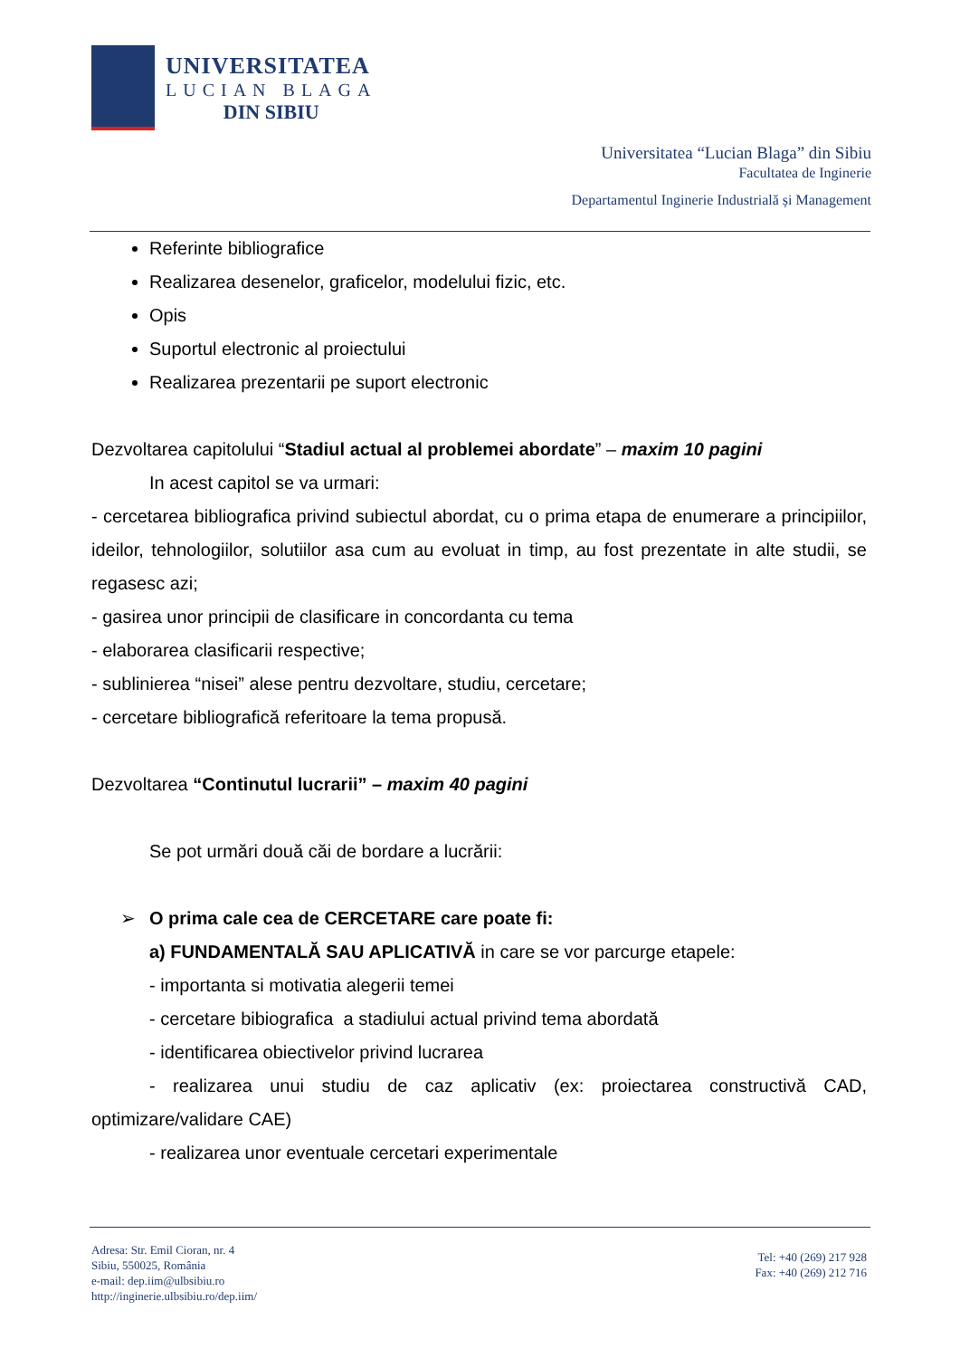UNIVERSITATEA
LUCIAN BLAGA
DIN SIBIU
Universitatea “Lucian Blaga” din Sibiu
Facultatea de Inginerie
Departamentul Inginerie Industrială și Management
Referinte bibliografice
Realizarea desenelor, graficelor, modelului fizic, etc.
Opis
Suportul electronic al proiectului
Realizarea prezentarii pe suport electronic
Dezvoltarea capitolului “Stadiul actual al problemei abordate” – maxim 10 pagini
In acest capitol se va urmari:
- cercetarea bibliografica privind subiectul abordat, cu o prima etapa de enumerare a principiilor, ideilor, tehnologiilor, solutiilor asa cum au evoluat in timp, au fost prezentate in alte studii, se regasesc azi;
- gasirea unor principii de clasificare in concordanta cu tema
- elaborarea clasificarii respective;
- sublinierea “nisei” alese pentru dezvoltare, studiu, cercetare;
- cercetare bibliografică referitoare la tema propusă.
Dezvoltarea “Continutul lucrarii” – maxim 40 pagini
Se pot urmări două căi de bordare a lucrării:
➢ O prima cale cea de CERCETARE care poate fi:
a) FUNDAMENTALĂ SAU APLICATIVĂ in care se vor parcurge etapele:
- importanta si motivatia alegerii temei
- cercetare bibiografica a stadiului actual privind tema abordată
- identificarea obiectivelor privind lucrarea
- realizarea unui studiu de caz aplicativ (ex: proiectarea constructivă CAD, optimizare/validare CAE)
- realizarea unor eventuale cercetari experimentale
Adresa: Str. Emil Cioran, nr. 4
Sibiu, 550025, România
e-mail: dep.iim@ulbsibiu.ro
http://inginerie.ulbsibiu.ro/dep.iim/
Tel: +40 (269) 217 928
Fax: +40 (269) 212 716